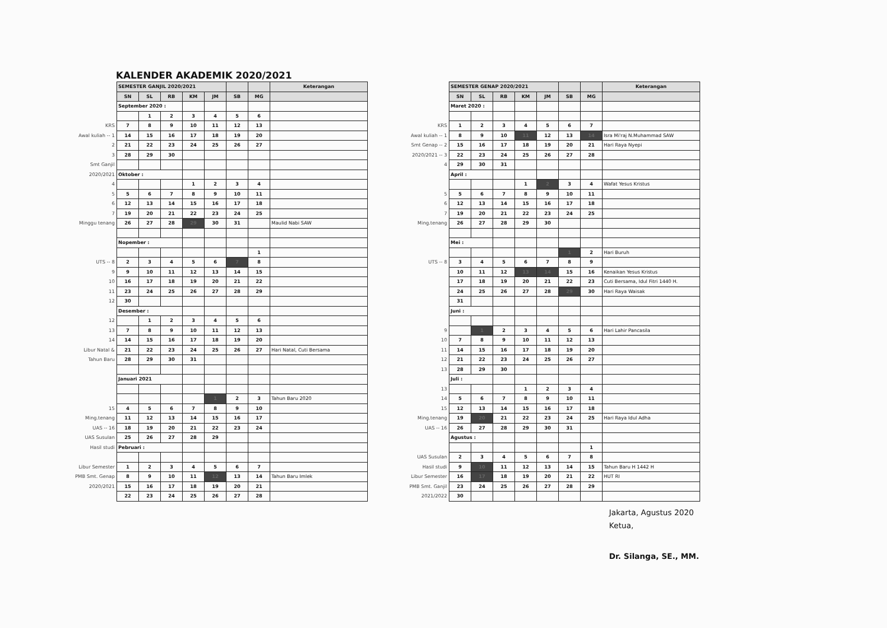KALENDER AKADEMIK 2020/2021
| | SEMESTER GANJIL 2020/2021 | | | | | | | Keterangan |
| | SN | SL | RB | KM | JM | SB | MG | |
| | September 2020 : | | | | | | | |
| | | 1 | 2 | 3 | 4 | 5 | 6 | |
| KRS | 7 | 8 | 9 | 10 | 11 | 12 | 13 | |
| Awal kuliah -- 1 | 14 | 15 | 16 | 17 | 18 | 19 | 20 | |
| 2 | 21 | 22 | 23 | 24 | 25 | 26 | 27 | |
| 3 | 28 | 29 | 30 | | | | | |
| Smt Ganjil | | | | | | | | |
| 2020/2021 | Oktober : | | | | | | | |
| 4 | | | | 1 | 2 | 3 | 4 | |
| 5 | 5 | 6 | 7 | 8 | 9 | 10 | 11 | |
| 6 | 12 | 13 | 14 | 15 | 16 | 17 | 18 | |
| 7 | 19 | 20 | 21 | 22 | 23 | 24 | 25 | |
| Minggu tenang | 26 | 27 | 28 | 29 | 30 | 31 | | Maulid Nabi SAW |
| | Nopember : | | | | | | | |
| | | | | | | | 1 | |
| UTS -- 8 | 2 | 3 | 4 | 5 | 6 | 7 | 8 | |
| 9 | 9 | 10 | 11 | 12 | 13 | 14 | 15 | |
| 10 | 16 | 17 | 18 | 19 | 20 | 21 | 22 | |
| 11 | 23 | 24 | 25 | 26 | 27 | 28 | 29 | |
| 12 | 30 | | | | | | | |
| | Desember : | | | | | | | |
| 12 | | 1 | 2 | 3 | 4 | 5 | 6 | |
| 13 | 7 | 8 | 9 | 10 | 11 | 12 | 13 | |
| 14 | 14 | 15 | 16 | 17 | 18 | 19 | 20 | |
| Libur Natal & | 21 | 22 | 23 | 24 | 25 | 26 | 27 | Hari Natal, Cuti Bersama |
| Tahun Baru | 28 | 29 | 30 | 31 | | | | |
| | Januari 2021 | | | | | | | |
| | | | | | 1 | 2 | 3 | Tahun Baru 2020 |
| 15 | 4 | 5 | 6 | 7 | 8 | 9 | 10 | |
| Ming.tenang | 11 | 12 | 13 | 14 | 15 | 16 | 17 | |
| UAS -- 16 | 18 | 19 | 20 | 21 | 22 | 23 | 24 | |
| UAS Susulan | 25 | 26 | 27 | 28 | 29 | | | |
| Hasil studi | Pebruari : | | | | | | | |
| Libur Semester | 1 | 2 | 3 | 4 | 5 | 6 | 7 | |
| PMB Smt. Genap | 8 | 9 | 10 | 11 | 12 | 13 | 14 | Tahun Baru Imlek |
| 2020/2021 | 15 | 16 | 17 | 18 | 19 | 20 | 21 | |
| | 22 | 23 | 24 | 25 | 26 | 27 | 28 | |
| | SEMESTER GENAP 2020/2021 | | | | | | | Keterangan |
| | SN | SL | RB | KM | JM | SB | MG | |
| | Maret 2020 : | | | | | | | |
| KRS | 1 | 2 | 3 | 4 | 5 | 6 | 7 | |
| Awal kuliah -- 1 | 8 | 9 | 10 | 11 | 12 | 13 | 14 | Isra Mi'raj N.Muhammad SAW |
| Smt Genap -- 2 | 15 | 16 | 17 | 18 | 19 | 20 | 21 | Hari Raya Nyepi |
| 2020/2021 -- 3 | 22 | 23 | 24 | 25 | 26 | 27 | 28 | |
| 4 | 29 | 30 | 31 | | | | | |
| | April : | | | | | | | |
| | | | | 1 | 2 | 3 | 4 | Wafat Yesus Kristus |
| 5 | 5 | 6 | 7 | 8 | 9 | 10 | 11 | |
| 6 | 12 | 13 | 14 | 15 | 16 | 17 | 18 | |
| 7 | 19 | 20 | 21 | 22 | 23 | 24 | 25 | |
| Ming.tenang | 26 | 27 | 28 | 29 | 30 | | | |
| | Mei : | | | | | | | |
| | | | | | | 1 | 2 | Hari Buruh |
| UTS -- 8 | 3 | 4 | 5 | 6 | 7 | 8 | 9 | |
| | 10 | 11 | 12 | 13 | 14 | 15 | 16 | Kenaikan Yesus Kristus |
| | 17 | 18 | 19 | 20 | 21 | 22 | 23 | Cuti Bersama, Idul Fitri 1440 H. |
| | 24 | 25 | 26 | 27 | 28 | 29 | 30 | Hari Raya Waisak |
| | 31 | | | | | | | |
| | Juni : | | | | | | | |
| 9 | | 1 | 2 | 3 | 4 | 5 | 6 | Hari Lahir Pancasila |
| 10 | 7 | 8 | 9 | 10 | 11 | 12 | 13 | |
| 11 | 14 | 15 | 16 | 17 | 18 | 19 | 20 | |
| 12 | 21 | 22 | 23 | 24 | 25 | 26 | 27 | |
| 13 | 28 | 29 | 30 | | | | | |
| | Juli : | | | | | | | |
| 13 | | | | 1 | 2 | 3 | 4 | |
| 14 | 5 | 6 | 7 | 8 | 9 | 10 | 11 | |
| 15 | 12 | 13 | 14 | 15 | 16 | 17 | 18 | |
| Ming.tenang | 19 | 20 | 21 | 22 | 23 | 24 | 25 | Hari Raya Idul Adha |
| UAS -- 16 | 26 | 27 | 28 | 29 | 30 | 31 | | |
| | Agustus : | | | | | | | |
| | | | | | | | 1 | |
| UAS Susulan | 2 | 3 | 4 | 5 | 6 | 7 | 8 | |
| Hasil studi | 9 | 10 | 11 | 12 | 13 | 14 | 15 | Tahun Baru H 1442 H |
| Libur Semester | 16 | 17 | 18 | 19 | 20 | 21 | 22 | HUT RI |
| PMB Smt. Ganjil | 23 | 24 | 25 | 26 | 27 | 28 | 29 | |
| 2021/2022 | 30 | | | | | | | |
Jakarta, Agustus 2020
Ketua,
Dr. Silanga, SE., MM.